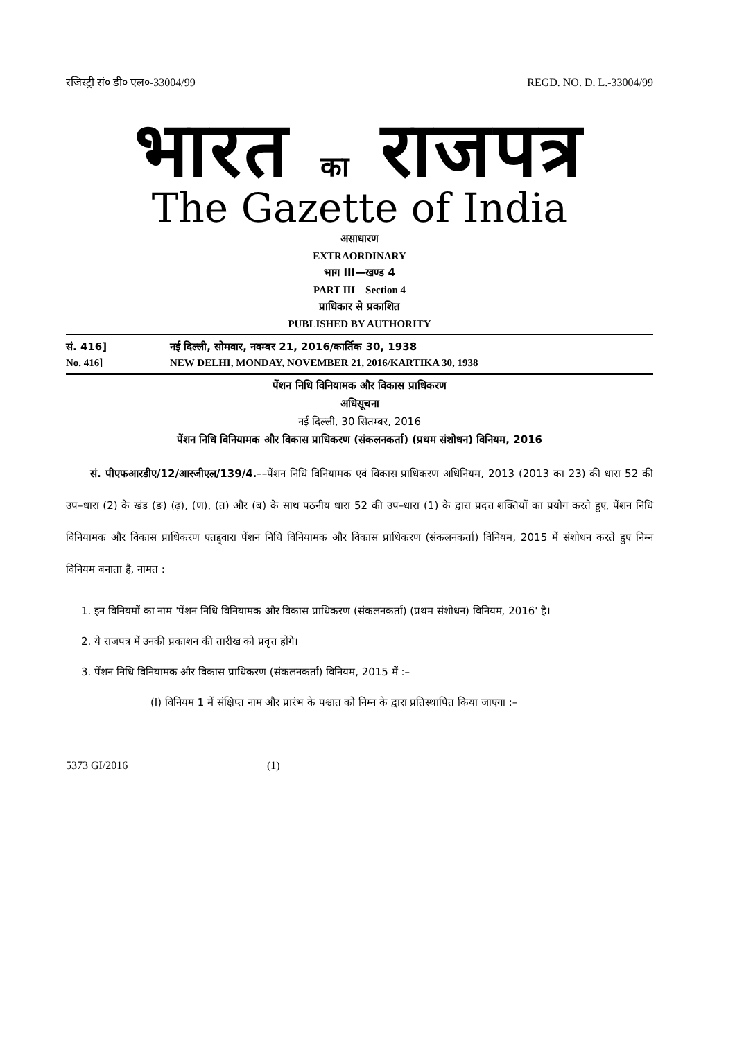रजिस्ट्री सं० डी० एल०-33004/99 REGD. NO. D. L.-33004/99
भारत का राजपत्र
The Gazette of India
असाधारण
EXTRAORDINARY
भाग III—खण्ड 4
PART III—Section 4
प्राधिकार से प्रकाशित
PUBLISHED BY AUTHORITY
सं. 416] नई दिल्ली, सोमवार, नवम्बर 21, 2016/कार्तिक 30, 1938
No. 416] NEW DELHI, MONDAY, NOVEMBER 21, 2016/KARTIKA 30, 1938
पेंशन निधि विनियामक और विकास प्राधिकरण
अधिसूचना
नई दिल्ली, 30 सितम्बर, 2016
पेंशन निधि विनियामक और विकास प्राधिकरण (संकलनकर्ता) (प्रथम संशोधन) विनियम, 2016
सं. पीएफआरडीए/12/आरजीएल/139/4.––पेंशन निधि विनियामक एवं विकास प्राधिकरण अधिनियम, 2013 (2013 का 23) की धारा 52 की उप–धारा (2) के खंड (ङ) (ढ़), (ण), (त) और (ब) के साथ पठनीय धारा 52 की उप–धारा (1) के द्वारा प्रदत्त शक्तियों का प्रयोग करते हुए, पेंशन निधि विनियामक और विकास प्राधिकरण एतद्द्वारा पेंशन निधि विनियामक और विकास प्राधिकरण (संकलनकर्ता) विनियम, 2015 में संशोधन करते हुए निम्न विनियम बनाता है, नामत :
1. इन विनियमों का नाम 'पेंशन निधि विनियामक और विकास प्राधिकरण (संकलनकर्ता) (प्रथम संशोधन) विनियम, 2016' है।
2. ये राजपत्र में उनकी प्रकाशन की तारीख को प्रवृत्त होंगे।
3. पेंशन निधि विनियामक और विकास प्राधिकरण (संकलनकर्ता) विनियम, 2015 में :–
(I) विनियम 1 में संक्षिप्त नाम और प्रारंभ के पश्चात को निम्न के द्वारा प्रतिस्थापित किया जाएगा :–
5373 GI/2016 (1)